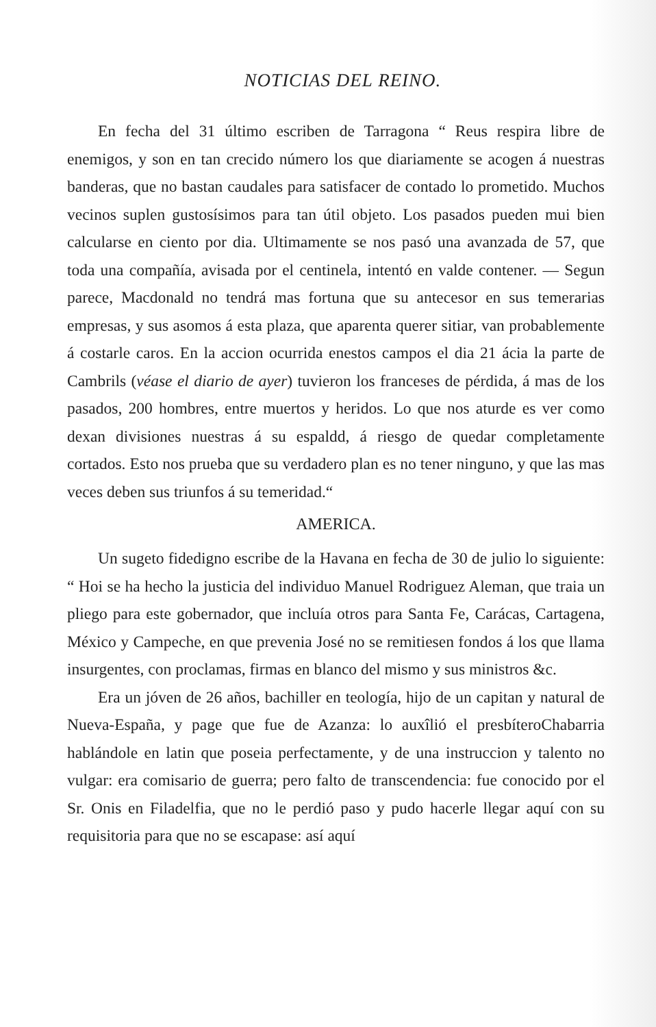NOTICIAS DEL REINO.
En fecha del 31 último escriben de Tarragona “ Reus respira libre de enemigos, y son en tan crecido número los que diariamente se acogen á nuestras banderas, que no bastan caudales para satisfacer de contado lo prometido. Muchos vecinos suplen gustosísimos para tan útil objeto. Los pasados pueden mui bien calcularse en ciento por dia. Ultimamente se nos pasó una avanzada de 57, que toda una compañía, avisada por el centinela, intentó en valde contener. — Segun parece, Macdonald no tendrá mas fortuna que su antecesor en sus temerarias empresas, y sus asomos á esta plaza, que aparenta querer sitiar, van probablemente á costarle caros. En la accion ocurrida enestos campos el dia 21 ácia la parte de Cambrils (véase el diario de ayer) tuvieron los franceses de pérdida, á mas de los pasados, 200 hombres, entre muertos y heridos. Lo que nos aturde es ver como dexan divisiones nuestras á su espaldd, á riesgo de quedar completamente cortados. Esto nos prueba que su verdadero plan es no tener ninguno, y que las mas veces deben sus triunfos á su temeridad.“
AMERICA.
Un sugeto fidedigno escribe de la Havana en fecha de 30 de julio lo siguiente: “ Hoi se ha hecho la justicia del individuo Manuel Rodriguez Aleman, que traia un pliego para este gobernador, que incluía otros para Santa Fe, Carácas, Cartagena, México y Campeche, en que prevenia José no se remitiesen fondos á los que llama insurgentes, con proclamas, firmas en blanco del mismo y sus ministros &c.
Era un jóven de 26 años, bachiller en teología, hijo de un capitan y natural de Nueva-España, y page que fue de Azanza: lo auxîlió el presbíteroChabarria hablándole en latin que poseia perfectamente, y de una instruccion y talento no vulgar: era comisario de guerra; pero falto de transcendencia: fue conocido por el Sr. Onis en Filadelfia, que no le perdió paso y pudo hacerle llegar aquí con su requisitoria para que no se escapase: así aquí